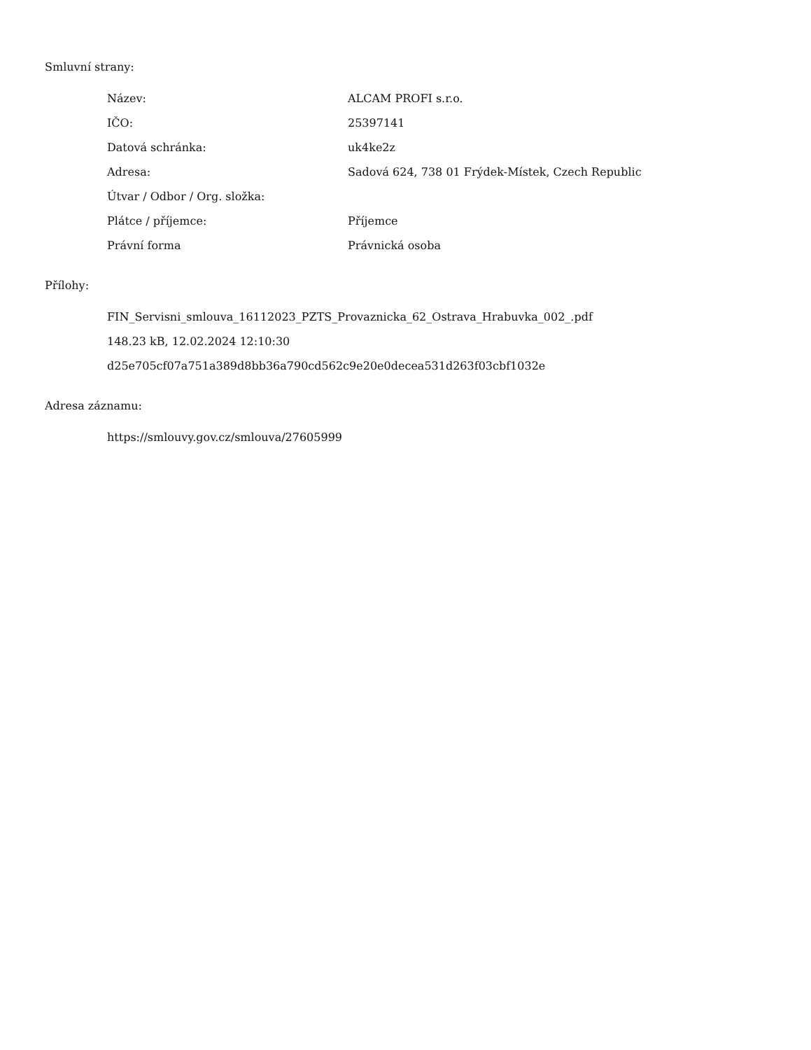Smluvní strany:
| Název: | ALCAM PROFI s.r.o. |
| IČO: | 25397141 |
| Datová schránka: | uk4ke2z |
| Adresa: | Sadová 624, 738 01 Frýdek-Místek, Czech Republic |
| Útvar / Odbor / Org. složka: | |
| Plátce / příjemce: | Příjemce |
| Právní forma | Právnická osoba |
Přílohy:
FIN_Servisni_smlouva_16112023_PZTS_Provaznicka_62_Ostrava_Hrabuvka_002_.pdf
148.23 kB, 12.02.2024 12:10:30
d25e705cf07a751a389d8bb36a790cd562c9e20e0decea531d263f03cbf1032e
Adresa záznamu:
https://smlouvy.gov.cz/smlouva/27605999